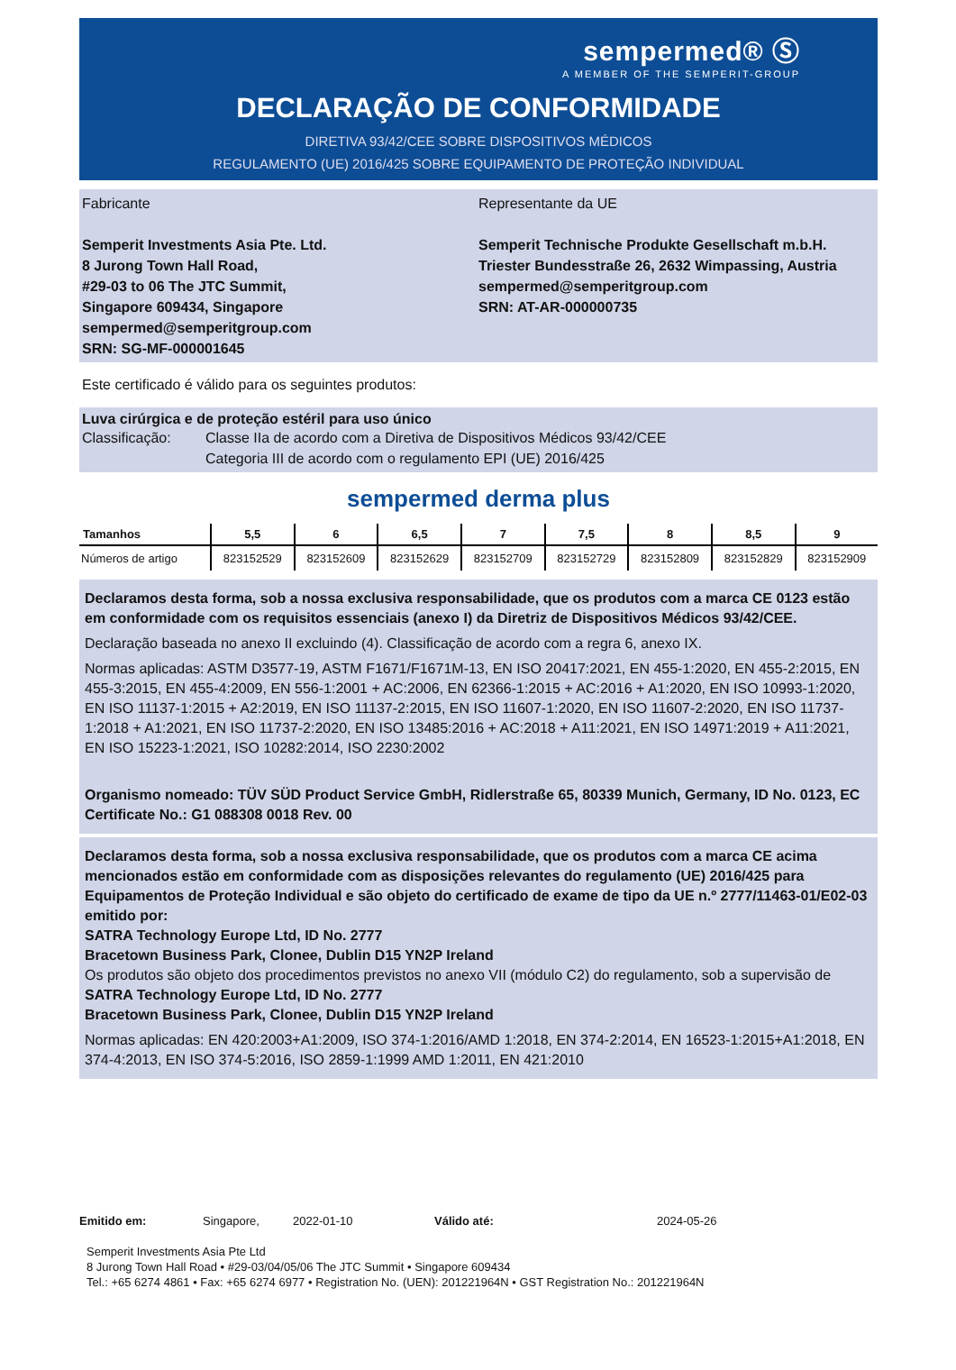sempermed® Ⓢ
A MEMBER OF THE SEMPERIT-GROUP
DECLARAÇÃO DE CONFORMIDADE
DIRETIVA 93/42/CEE SOBRE DISPOSITIVOS MÉDICOS
REGULAMENTO (UE) 2016/425 SOBRE EQUIPAMENTO DE PROTEÇÃO INDIVIDUAL
Fabricante
Semperit Investments Asia Pte. Ltd.
8 Jurong Town Hall Road,
#29-03 to 06 The JTC Summit,
Singapore 609434, Singapore
sempermed@semperitgroup.com
SRN: SG-MF-000001645
Representante da UE
Semperit Technische Produkte Gesellschaft m.b.H.
Triester Bundesstraße 26, 2632 Wimpassing, Austria
sempermed@semperitgroup.com
SRN: AT-AR-000000735
Este certificado é válido para os seguintes produtos:
Luva cirúrgica e de proteção estéril para uso único
Classificação: Classe IIa de acordo com a Diretiva de Dispositivos Médicos 93/42/CEE
Categoria III de acordo com o regulamento EPI (UE) 2016/425
sempermed derma plus
| Tamanhos | 5,5 | 6 | 6,5 | 7 | 7,5 | 8 | 8,5 | 9 |
| --- | --- | --- | --- | --- | --- | --- | --- | --- |
| Números de artigo | 823152529 | 823152609 | 823152629 | 823152709 | 823152729 | 823152809 | 823152829 | 823152909 |
Declaramos desta forma, sob a nossa exclusiva responsabilidade, que os produtos com a marca CE 0123 estão em conformidade com os requisitos essenciais (anexo I) da Diretriz de Dispositivos Médicos 93/42/CEE.
Declaração baseada no anexo II excluindo (4). Classificação de acordo com a regra 6, anexo IX.
Normas aplicadas: ASTM D3577-19, ASTM F1671/F1671M-13, EN ISO 20417:2021, EN 455-1:2020, EN 455-2:2015, EN 455-3:2015, EN 455-4:2009, EN 556-1:2001 + AC:2006, EN 62366-1:2015 + AC:2016 + A1:2020, EN ISO 10993-1:2020, EN ISO 11137-1:2015 + A2:2019, EN ISO 11137-2:2015, EN ISO 11607-1:2020, EN ISO 11607-2:2020, EN ISO 11737-1:2018 + A1:2021, EN ISO 11737-2:2020, EN ISO 13485:2016 + AC:2018 + A11:2021, EN ISO 14971:2019 + A11:2021, EN ISO 15223-1:2021, ISO 10282:2014, ISO 2230:2002
Organismo nomeado: TÜV SÜD Product Service GmbH, Ridlerstraße 65, 80339 Munich, Germany, ID No. 0123, EC Certificate No.: G1 088308 0018 Rev. 00
Declaramos desta forma, sob a nossa exclusiva responsabilidade, que os produtos com a marca CE acima mencionados estão em conformidade com as disposições relevantes do regulamento (UE) 2016/425 para Equipamentos de Proteção Individual e são objeto do certificado de exame de tipo da UE n.º 2777/11463-01/E02-03 emitido por:
SATRA Technology Europe Ltd, ID No. 2777
Bracetown Business Park, Clonee, Dublin D15 YN2P Ireland
Os produtos são objeto dos procedimentos previstos no anexo VII (módulo C2) do regulamento, sob a supervisão de
SATRA Technology Europe Ltd, ID No. 2777
Bracetown Business Park, Clonee, Dublin D15 YN2P Ireland
Normas aplicadas: EN 420:2003+A1:2009, ISO 374-1:2016/AMD 1:2018, EN 374-2:2014, EN 16523-1:2015+A1:2018, EN 374-4:2013, EN ISO 374-5:2016, ISO 2859-1:1999 AMD 1:2011, EN 421:2010
Emitido em: Singapore, 2022-01-10 Válido até: 2024-05-26
Semperit Investments Asia Pte Ltd
8 Jurong Town Hall Road • #29-03/04/05/06 The JTC Summit • Singapore 609434
Tel.: +65 6274 4861 • Fax: +65 6274 6977 • Registration No. (UEN): 201221964N • GST Registration No.: 201221964N